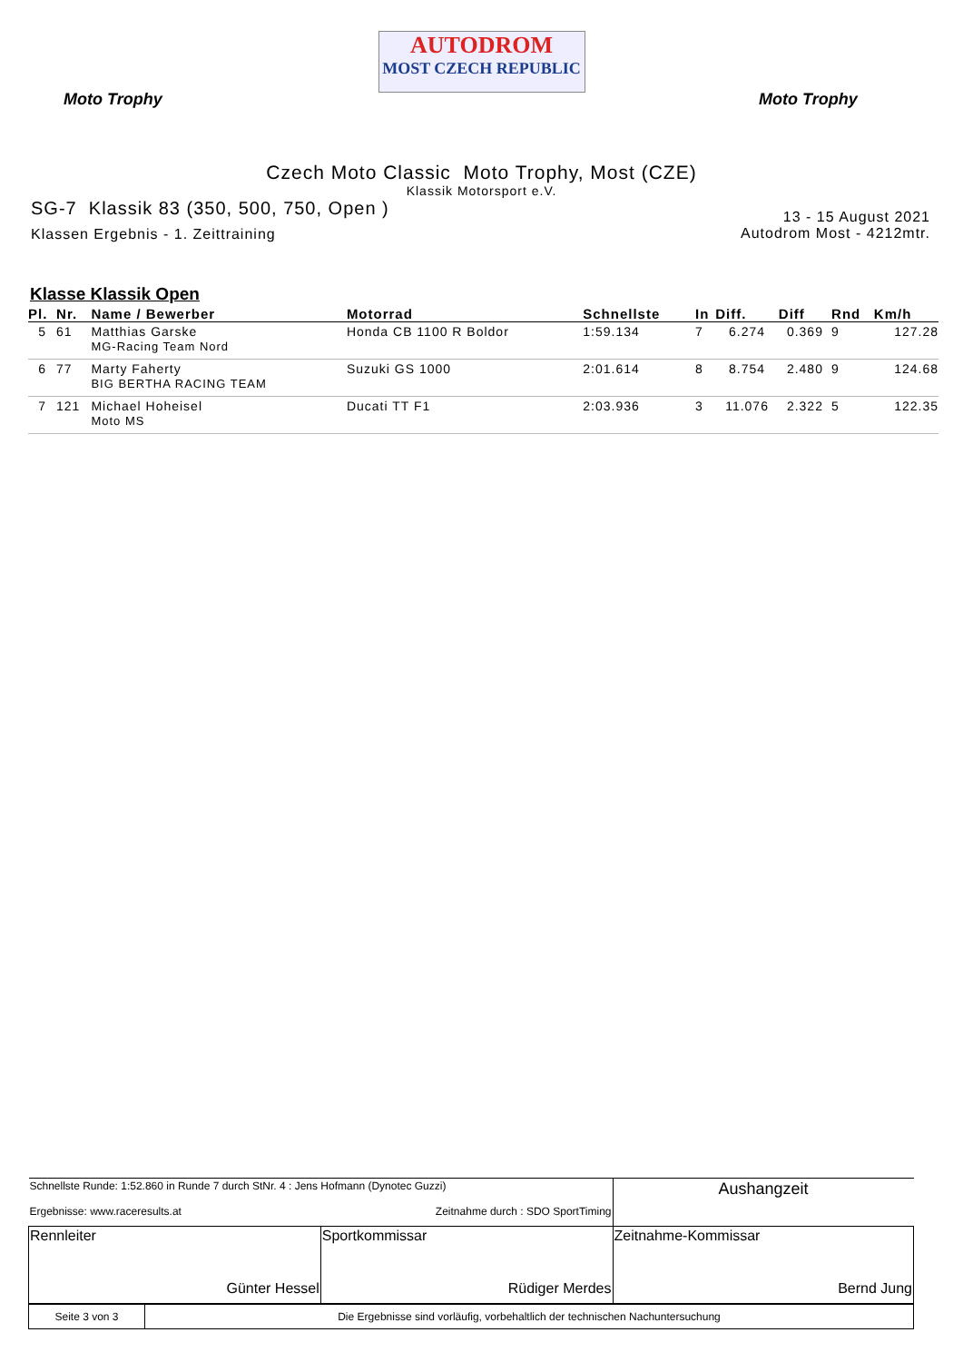Moto Trophy
AUTODROM
MOST CZECH REPUBLIC
Moto Trophy
Czech Moto Classic Moto Trophy, Most (CZE)
Klassik Motorsport e.V.
SG-7 Klassik 83 (350, 500, 750, Open )
Klassen Ergebnis - 1. Zeittraining
13 - 15 August 2021
Autodrom Most - 4212mtr.
Klasse Klassik Open
| Pl. | Nr. | Name / Bewerber | Motorrad | Schnellste | In | Diff. | Diff | Rnd | Km/h |
| --- | --- | --- | --- | --- | --- | --- | --- | --- | --- |
| 5 | 61 | Matthias Garske MG-Racing Team Nord | Honda CB 1100 R Boldor | 1:59.134 | 7 | 6.274 | 0.369 | 9 | 127.28 |
| 6 | 77 | Marty Faherty BIG BERTHA RACING TEAM | Suzuki GS 1000 | 2:01.614 | 8 | 8.754 | 2.480 | 9 | 124.68 |
| 7 | 121 | Michael Hoheisel Moto MS | Ducati TT F1 | 2:03.936 | 3 | 11.076 | 2.322 | 5 | 122.35 |
| Schnellste Runde: 1:52.860 in Runde 7 durch StNr. 4 : Jens Hofmann (Dynotec Guzzi) Ergebnisse: www.raceresults.at Zeitnahme durch : SDO SportTiming | | Aushangzeit |
| Rennleiter Günter Hessel | Sportkommissar Rüdiger Merdes | Zeitnahme-Kommissar Bernd Jung |
| Seite 3 von 3 | Die Ergebnisse sind vorläufig, vorbehaltlich der technischen Nachuntersuchung |